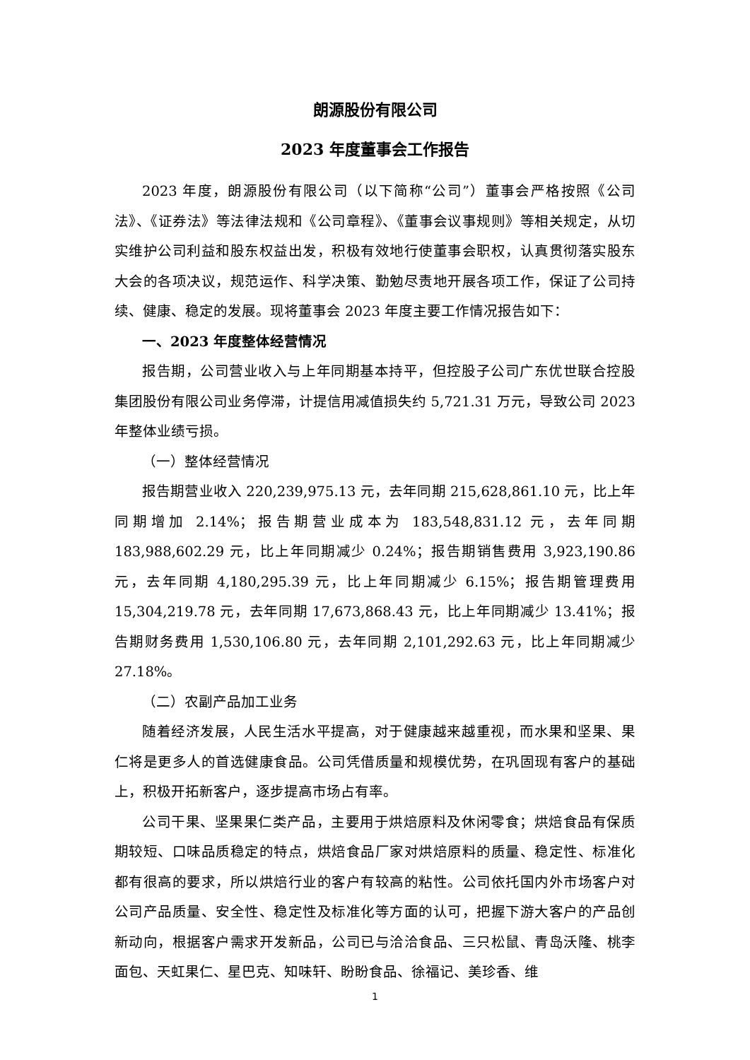朗源股份有限公司
2023 年度董事会工作报告
2023 年度，朗源股份有限公司（以下简称“公司”）董事会严格按照《公司法》、《证券法》等法律法规和《公司章程》、《董事会议事规则》等相关规定，从切实维护公司利益和股东权益出发，积极有效地行使董事会职权，认真贯彻落实股东大会的各项决议，规范运作、科学决策、勤勉尽责地开展各项工作，保证了公司持续、健康、稳定的发展。现将董事会 2023 年度主要工作情况报告如下：
一、2023 年度整体经营情况
报告期，公司营业收入与上年同期基本持平，但控股子公司广东优世联合控股集团股份有限公司业务停滞，计提信用减值损失约 5,721.31 万元，导致公司 2023 年整体业绩亏损。
（一）整体经营情况
报告期营业收入 220,239,975.13 元，去年同期 215,628,861.10 元，比上年同期增加 2.14%；报告期营业成本为 183,548,831.12 元，去年同期 183,988,602.29 元，比上年同期减少 0.24%；报告期销售费用 3,923,190.86 元，去年同期 4,180,295.39 元，比上年同期减少 6.15%；报告期管理费用 15,304,219.78 元，去年同期 17,673,868.43 元，比上年同期减少 13.41%；报告期财务费用 1,530,106.80 元，去年同期 2,101,292.63 元，比上年同期减少 27.18%。
（二）农副产品加工业务
随着经济发展，人民生活水平提高，对于健康越来越重视，而水果和坚果、果仁将是更多人的首选健康食品。公司凭借质量和规模优势，在巩固现有客户的基础上，积极开拓新客户，逐步提高市场占有率。
公司干果、坚果果仁类产品，主要用于烘焙原料及休闲零食；烘焙食品有保质期较短、口味品质稳定的特点，烘焙食品厂家对烘焙原料的质量、稳定性、标准化都有很高的要求，所以烘焙行业的客户有较高的粘性。公司依托国内外市场客户对公司产品质量、安全性、稳定性及标准化等方面的认可，把握下游大客户的产品创新动向，根据客户需求开发新品，公司已与洽洽食品、三只松鼠、青岛沃隆、桃李面包、天虹果仁、星巴克、知味轩、盼盼食品、徐福记、美珍香、维
1